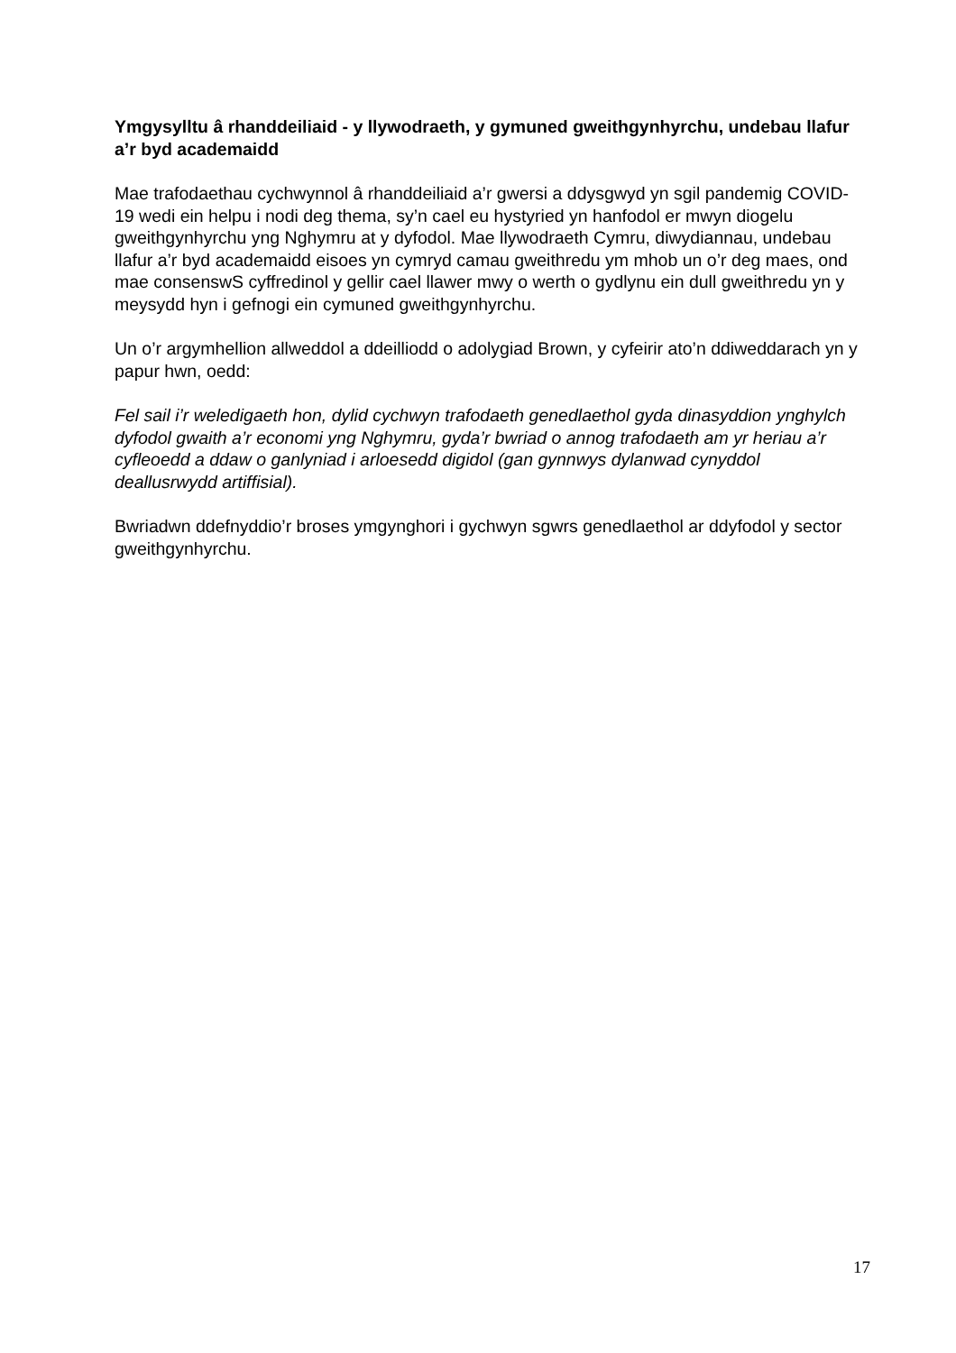Ymgysylltu â rhanddeiliaid - y llywodraeth, y gymuned gweithgynhyrchu, undebau llafur a’r byd academaidd
Mae trafodaethau cychwynnol â rhanddeiliaid a’r gwersi a ddysgwyd yn sgil pandemig COVID-19 wedi ein helpu i nodi deg thema, sy’n cael eu hystyried yn hanfodol er mwyn diogelu gweithgynhyrchu yng Nghymru at y dyfodol. Mae llywodraeth Cymru, diwydiannau, undebau llafur a’r byd academaidd eisoes yn cymryd camau gweithredu ym mhob un o’r deg maes, ond mae consenswS cyffredinol y gellir cael llawer mwy o werth o gydlynu ein dull gweithredu yn y meysydd hyn i gefnogi ein cymuned gweithgynhyrchu.
Un o’r argymhellion allweddol a ddeilliodd o adolygiad Brown, y cyfeirir ato’n ddiweddarach yn y papur hwn, oedd:
Fel sail i’r weledigaeth hon, dylid cychwyn trafodaeth genedlaethol gyda dinasyddion ynghylch dyfodol gwaith a’r economi yng Nghymru, gyda’r bwriad o annog trafodaeth am yr heriau a’r cyfleoedd a ddaw o ganlyniad i arloesedd digidol (gan gynnwys dylanwad cynyddol deallusrwydd artiffisial).
Bwriadwn ddefnyddio’r broses ymgynghori i gychwyn sgwrs genedlaethol ar ddyfodol y sector gweithgynhyrchu.
17